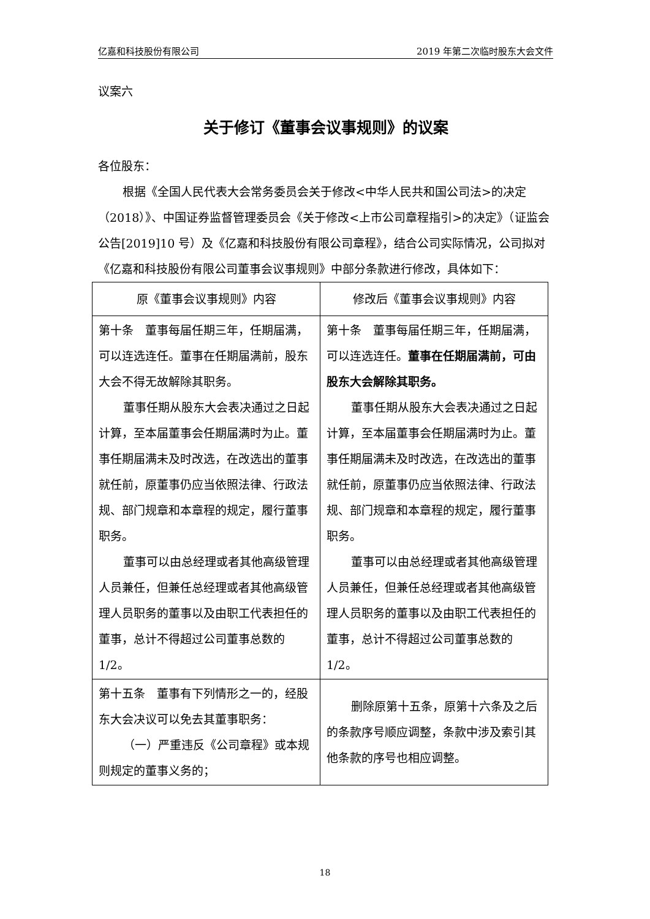亿嘉和科技股份有限公司 2019 年第二次临时股东大会文件
议案六
关于修订《董事会议事规则》的议案
各位股东：
根据《全国人民代表大会常务委员会关于修改<中华人民共和国公司法>的决定（2018）》、中国证券监督管理委员会《关于修改<上市公司章程指引>的决定》（证监会公告[2019]10 号）及《亿嘉和科技股份有限公司章程》，结合公司实际情况，公司拟对《亿嘉和科技股份有限公司董事会议事规则》中部分条款进行修改，具体如下：
| 原《董事会议事规则》内容 | 修改后《董事会议事规则》内容 |
| --- | --- |
| 第十条 董事每届任期三年，任期届满，可以连选连任。董事在任期届满前，股东大会不得无故解除其职务。 董事任期从股东大会表决通过之日起计算，至本届董事会任期届满时为止。董事任期届满未及时改选，在改选出的董事就任前，原董事仍应当依照法律、行政法规、部门规章和本章程的规定，履行董事职务。 董事可以由总经理或者其他高级管理人员兼任，但兼任总经理或者其他高级管理人员职务的董事以及由职工代表担任的董事，总计不得超过公司董事总数的 1/2。 | 第十条 董事每届任期三年，任期届满，可以连选连任。 董事在任期届满前，可由股东大会解除其职务。 董事任期从股东大会表决通过之日起计算，至本届董事会任期届满时为止。董事任期届满未及时改选，在改选出的董事就任前，原董事仍应当依照法律、行政法规、部门规章和本章程的规定，履行董事职务。 董事可以由总经理或者其他高级管理人员兼任，但兼任总经理或者其他高级管理人员职务的董事以及由职工代表担任的董事，总计不得超过公司董事总数的 1/2。 |
| 第十五条 董事有下列情形之一的，经股东大会决议可以免去其董事职务： （一）严重违反《公司章程》或本规则规定的董事义务的； | 删除原第十五条，原第十六条及之后的条款序号顺应调整，条款中涉及索引其他条款的序号也相应调整。 |
18